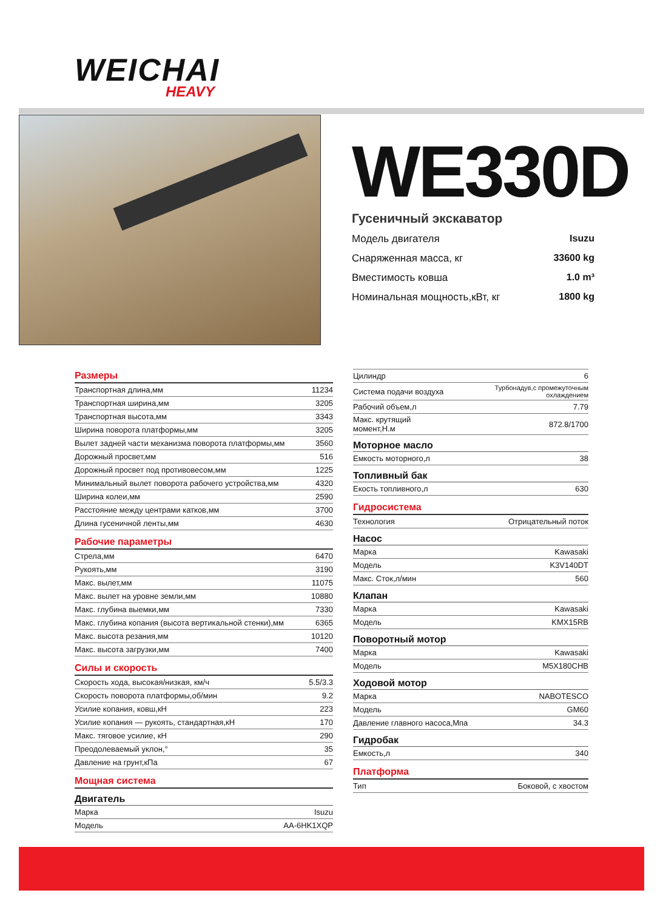WEICHAI
HEAVY
WE330D
Гусеничный экскаватор
Модель двигателя Isuzu
Снаряженная масса, кг 33600 kg
Вместимость ковша 1.0 m³
Номинальная мощность,кВт, кг 1800 kg
Размеры
| Транспортная длина,мм | 11234 |
| Транспортная ширина,мм | 3205 |
| Транспортная высота,мм | 3343 |
| Ширина поворота платформы,мм | 3205 |
| Вылет задней части механизма поворота платформы,мм | 3560 |
| Дорожный просвет,мм | 516 |
| Дорожный просвет под противовесом,мм | 1225 |
| Минимальный вылет поворота рабочего устройства,мм | 4320 |
| Ширина колеи,мм | 2590 |
| Расстояние между центрами катков,мм | 3700 |
| Длина гусеничной ленты,мм | 4630 |
Рабочие параметры
| Стрела,мм | 6470 |
| Рукоять,мм | 3190 |
| Макс. вылет,мм | 11075 |
| Макс. вылет на уровне земли,мм | 10880 |
| Макс. глубина выемки,мм | 7330 |
| Макс. глубина копания (высота вертикальной стенки),мм | 6365 |
| Макс. высота резания,мм | 10120 |
| Макс. высота загрузки,мм | 7400 |
Силы и скорость
| Скорость хода, высокая/низкая, км/ч | 5.5/3.3 |
| Скорость поворота платформы,об/мин | 9.2 |
| Усилие копания, ковш,кН | 223 |
| Усилие копания — рукоять, стандартная,кН | 170 |
| Макс. тяговое усилие, кН | 290 |
| Преодолеваемый уклон,° | 35 |
| Давление на грунт,кПа | 67 |
Мощная система
Двигатель
| Марка | Isuzu |
| Модель | AA-6HK1XQP |
| Цилиндр | 6 |
| Система подачи воздуха | Турбонадув,с промежуточным охлаждением |
| Рабочий объем,л | 7.79 |
| Макс. крутящий момент,Н.м | 872.8/1700 |
Моторное масло
| Емкость моторного,л | 38 |
Топливный бак
| Екость топливного,л | 630 |
Гидросистема
| Технология | Отрицательный поток |
Насос
| Марка | Kawasaki |
| Модель | K3V140DT |
| Макс. Сток,л/мин | 560 |
Клапан
| Марка | Kawasaki |
| Модель | KMX15RB |
Поворотный мотор
| Марка | Kawasaki |
| Модель | M5X180CHB |
Ходовой мотор
| Марка | NABOTESCO |
| Модель | GM60 |
| Давление главного насоса,Мпа | 34.3 |
Гидробак
| Емкость,л | 340 |
Платформа
| Тип | Боковой, с хвостом |